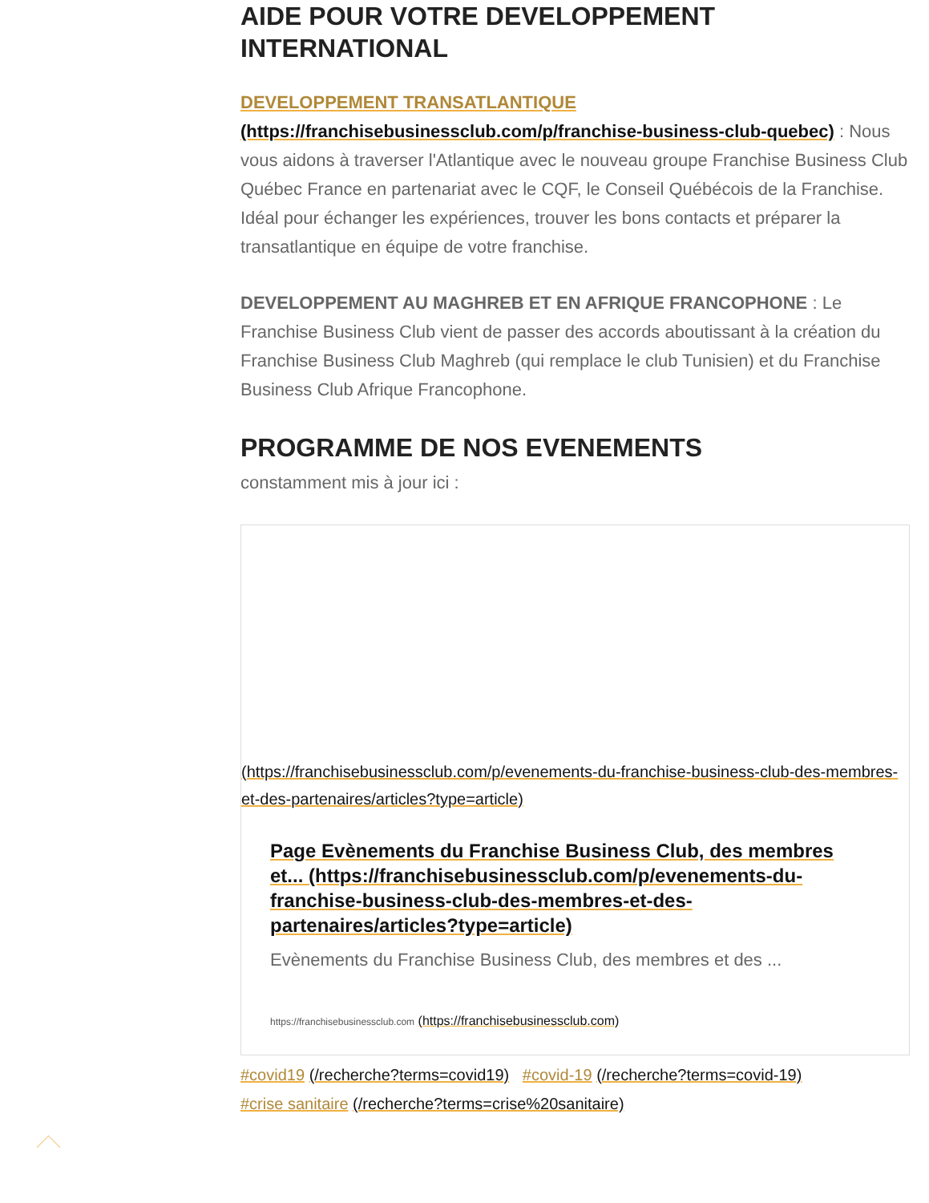AIDE POUR VOTRE DEVELOPPEMENT INTERNATIONAL
DEVELOPPEMENT TRANSATLANTIQUE
(https://franchisebusinessclub.com/p/franchise-business-club-quebec) : Nous vous aidons à traverser l'Atlantique avec le nouveau groupe Franchise Business Club Québec France en partenariat avec le CQF, le Conseil Québécois de la Franchise. Idéal pour échanger les expériences, trouver les bons contacts et préparer la transatlantique en équipe de votre franchise.
DEVELOPPEMENT AU MAGHREB ET EN AFRIQUE FRANCOPHONE : Le Franchise Business Club vient de passer des accords aboutissant à la création du Franchise Business Club Maghreb (qui remplace le club Tunisien) et du Franchise Business Club Afrique Francophone.
PROGRAMME DE NOS EVENEMENTS
constamment mis à jour ici :
(https://franchisebusinessclub.com/p/evenements-du-franchise-business-club-des-membres-et-des-partenaires/articles?type=article)
Page Evènements du Franchise Business Club, des membres et... (https://franchisebusinessclub.com/p/evenements-du-franchise-business-club-des-membres-et-des-partenaires/articles?type=article)
Evènements du Franchise Business Club, des membres et des ...
https://franchisebusinessclub.com (https://franchisebusinessclub.com)
#covid19 (/recherche?terms=covid19) #covid-19 (/recherche?terms=covid-19)
#crise sanitaire (/recherche?terms=crise%20sanitaire)